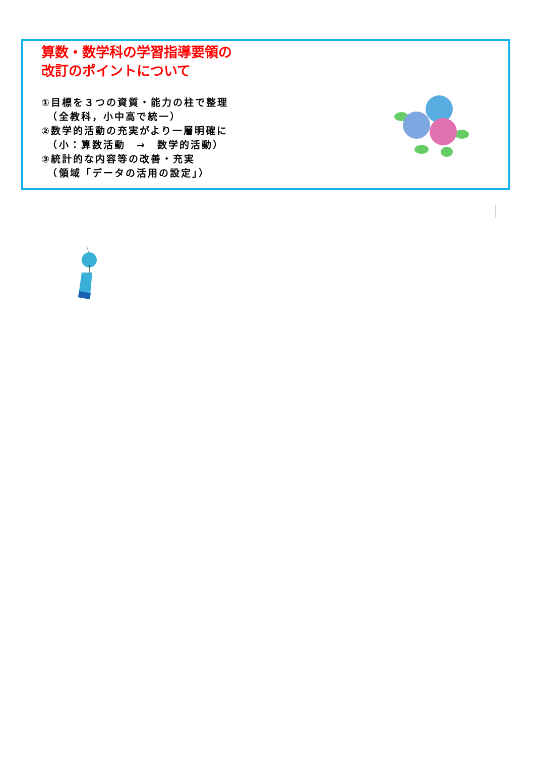算数・数学科の学習指導要領の
改訂のポイントについて
①目標を３つの資質・能力の柱で整理
　（全教科，小中高で統一）
②数学的活動の充実がより一層明確に
　（小：算数活動　→　数学的活動）
③統計的な内容等の改善・充実
　（領域「データの活用の設定」）